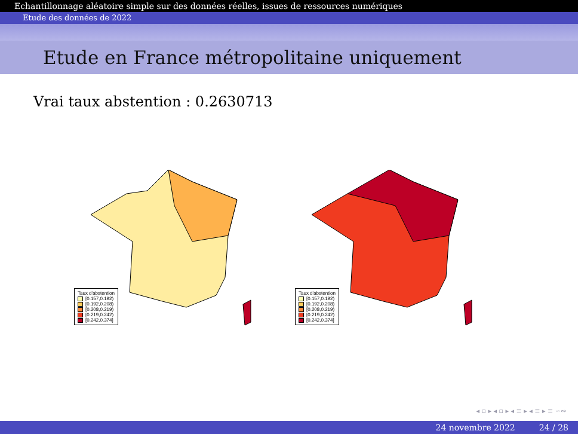Echantillonnage aléatoire simple sur des données réelles, issues de ressources numériques
Etude des données de 2022
Etude en France métropolitaine uniquement
Vrai taux abstention : 0.2630713
Taux d'abstention
[0.157,0.192)
[0.192,0.208)
[0.208,0.219)
[0.219,0.242)
[0.242,0.374]
Taux d'abstention
[0.157,0.192)
[0.192,0.208)
[0.208,0.219)
[0.219,0.242)
[0.242,0.374]
◂ ▫ ▸ ◂ ▫ ▸ ◂ ≡ ▸ ◂ ≡ ▸ ≡ ∽∾
24 novembre 2022 24 / 28